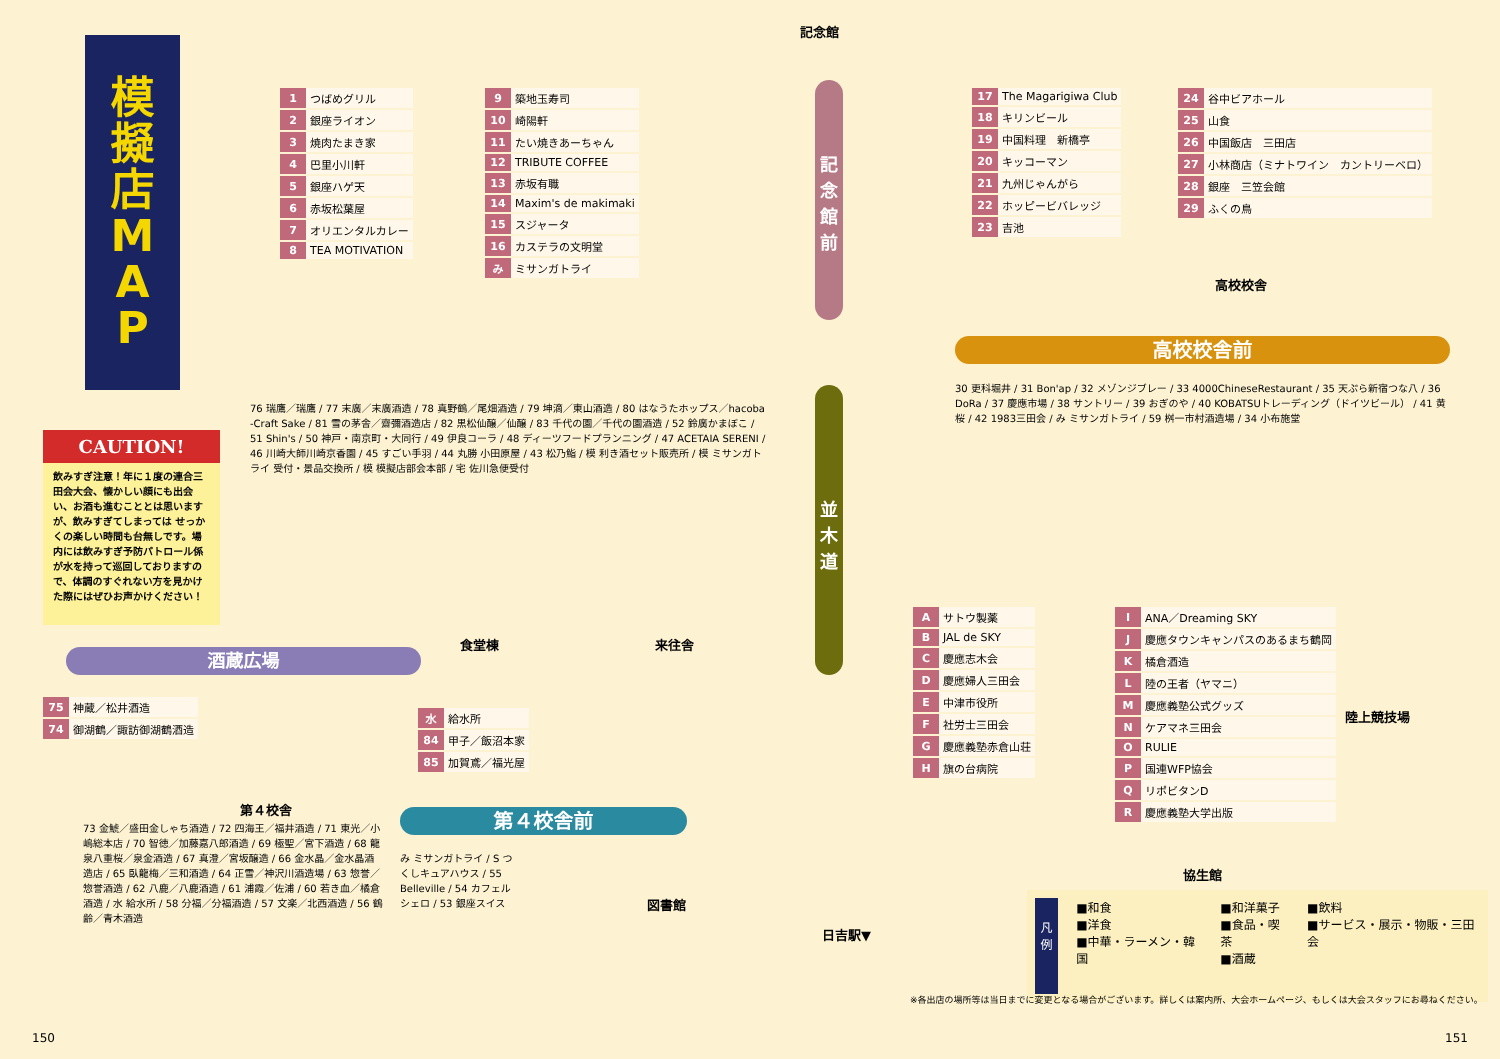模
擬
店
M
A
P
CAUTION!
飲みすぎ注意！年に１度の連合三田会大会、懐かしい顔にも出会い、お酒も進むこととは思いますが、飲みすぎてしまっては せっかくの楽しい時間も台無しです。場内には飲みすぎ予防パトロール係が水を持って巡回しておりますので、体調のすぐれない方を見かけた際にはぜひお声かけください！
記念館
| 1 | つばめグリル |
| 2 | 銀座ライオン |
| 3 | 焼肉たまき家 |
| 4 | 巴里小川軒 |
| 5 | 銀座ハゲ天 |
| 6 | 赤坂松葉屋 |
| 7 | オリエンタルカレー |
| 8 | TEA MOTIVATION |
| 9 | 築地玉寿司 |
| 10 | 崎陽軒 |
| 11 | たい焼きあーちゃん |
| 12 | TRIBUTE COFFEE |
| 13 | 赤坂有職 |
| 14 | Maxim's de makimaki |
| 15 | スジャータ |
| 16 | カステラの文明堂 |
| み | ミサンガトライ |
記
念
館
前
| 17 | The Magarigiwa Club |
| 18 | キリンビール |
| 19 | 中国料理 新橋亭 |
| 20 | キッコーマン |
| 21 | 九州じゃんがら |
| 22 | ホッピービバレッジ |
| 23 | 吉池 |
| 24 | 谷中ビアホール |
| 25 | 山食 |
| 26 | 中国飯店 三田店 |
| 27 | 小林商店（ミナトワイン カントリーベロ） |
| 28 | 銀座 三笠会館 |
| 29 | ふくの鳥 |
高校校舎
高校校舎前
30 更科堀井 / 31 Bon'ap / 32 メゾンジブレー / 33 4000ChineseRestaurant / 35 天ぷら新宿つな八 / 36 DoRa / 37 慶應市場 / 38 サントリー / 39 おぎのや / 40 KOBATSUトレーディング（ドイツビール） / 41 黄桜 / 42 1983三田会 / み ミサンガトライ / 59 桝一市村酒造場 / 34 小布施堂
76 瑞鷹／瑞鷹 / 77 末廣／末廣酒造 / 78 真野鶴／尾畑酒造 / 79 坤滴／東山酒造 / 80 はなうたホップス／hacoba -Craft Sake / 81 雪の茅舎／齋彌酒造店 / 82 黒松仙醸／仙醸 / 83 千代の園／千代の園酒造 / 52 鈴廣かまぼこ / 51 Shin's / 50 神戸・南京町・大同行 / 49 伊良コーラ / 48 ディーツフードプランニング / 47 ACETAIA SERENI / 46 川崎大師川崎京香園 / 45 すごい手羽 / 44 丸勝 小田原屋 / 43 松乃鮨 / 模 利き酒セット販売所 / 模 ミサンガトライ 受付・景品交換所 / 模 模擬店部会本部 / 宅 佐川急便受付
食堂棟 来往舎
並
木
道
酒蔵広場
| 75 | 神蔵／松井酒造 |
| 74 | 御湖鶴／諏訪御湖鶴酒造 |
| 水 | 給水所 |
| 84 | 甲子／飯沼本家 |
| 85 | 加賀鳶／福光屋 |
第４校舎
73 金鯱／盛田金しゃち酒造 / 72 四海王／福井酒造 / 71 東光／小嶋総本店 / 70 智徳／加藤嘉八郎酒造 / 69 極聖／宮下酒造 / 68 龍泉八重桜／泉金酒造 / 67 真澄／宮坂醸造 / 66 金水晶／金水晶酒造店 / 65 臥龍梅／三和酒造 / 64 正雪／神沢川酒造場 / 63 惣誉／惣誉酒造 / 62 八鹿／八鹿酒造 / 61 浦霞／佐浦 / 60 若き血／橘倉酒造 / 水 給水所 / 58 分福／分福酒造 / 57 文楽／北西酒造 / 56 鶴齢／青木酒造
第４校舎前
み ミサンガトライ / S つくしキュアハウス / 55 Belleville / 54 カフェルシェロ / 53 銀座スイス
図書館
日吉駅▼
| A | サトウ製薬 |
| B | JAL de SKY |
| C | 慶應志木会 |
| D | 慶應婦人三田会 |
| E | 中津市役所 |
| F | 社労士三田会 |
| G | 慶應義塾赤倉山荘 |
| H | 旗の台病院 |
| I | ANA／Dreaming SKY |
| J | 慶應タウンキャンパスのあるまち鶴岡 |
| K | 橘倉酒造 |
| L | 陸の王者（ヤマニ） |
| M | 慶應義塾公式グッズ |
| N | ケアマネ三田会 |
| O | RULIE |
| P | 国連WFP協会 |
| Q | リポビタンD |
| R | 慶應義塾大学出版 |
陸上競技場
協生館
凡
例
■和食
■洋食
■中華・ラーメン・韓国
■和洋菓子
■食品・喫茶
■酒蔵
■飲料
■サービス・展示・物販・三田会
※各出店の場所等は当日までに変更となる場合がございます。詳しくは案内所、大会ホームページ、もしくは大会スタッフにお尋ねください。
150 151